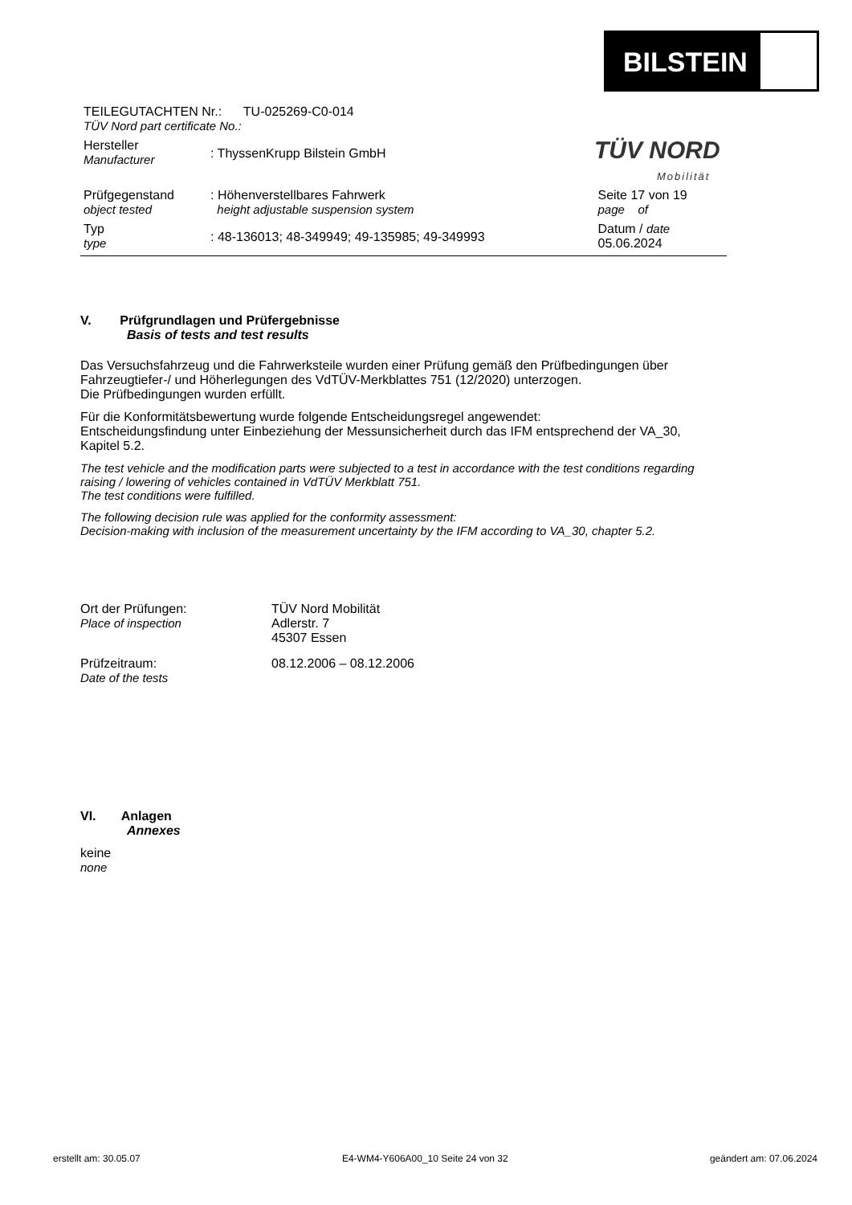BILSTEIN
TÜV NORD
Mobilität
| TEILEGUTACHTEN Nr.: TU-025269-C0-014 TÜV Nord part certificate No.: | | |
| Hersteller Manufacturer | : ThyssenKrupp Bilstein GmbH | |
| Prüfgegenstand object tested | : Höhenverstellbares Fahrwerk height adjustable suspension system | Seite 17 von 19 page of |
| Typ type | : 48-136013; 48-349949; 49-135985; 49-349993 | Datum / date 05.06.2024 |
V. Prüfgrundlagen und Prüfergebnisse
Basis of tests and test results
Das Versuchsfahrzeug und die Fahrwerksteile wurden einer Prüfung gemäß den Prüfbedingungen über Fahrzeugtiefer-/ und Höherlegungen des VdTÜV-Merkblattes 751 (12/2020) unterzogen.
Die Prüfbedingungen wurden erfüllt.
Für die Konformitätsbewertung wurde folgende Entscheidungsregel angewendet:
Entscheidungsfindung unter Einbeziehung der Messunsicherheit durch das IFM entsprechend der VA_30, Kapitel 5.2.
The test vehicle and the modification parts were subjected to a test in accordance with the test conditions regarding raising / lowering of vehicles contained in VdTÜV Merkblatt 751.
The test conditions were fulfilled.
The following decision rule was applied for the conformity assessment:
Decision-making with inclusion of the measurement uncertainty by the IFM according to VA_30, chapter 5.2.
| Ort der Prüfungen: Place of inspection | TÜV Nord Mobilität Adlerstr. 7 45307 Essen |
| Prüfzeitraum: Date of the tests | 08.12.2006 – 08.12.2006 |
VI. Anlagen
Annexes
keine
none
erstellt am: 30.05.07 E4-WM4-Y606A00_10 Seite 24 von 32 geändert am: 07.06.2024